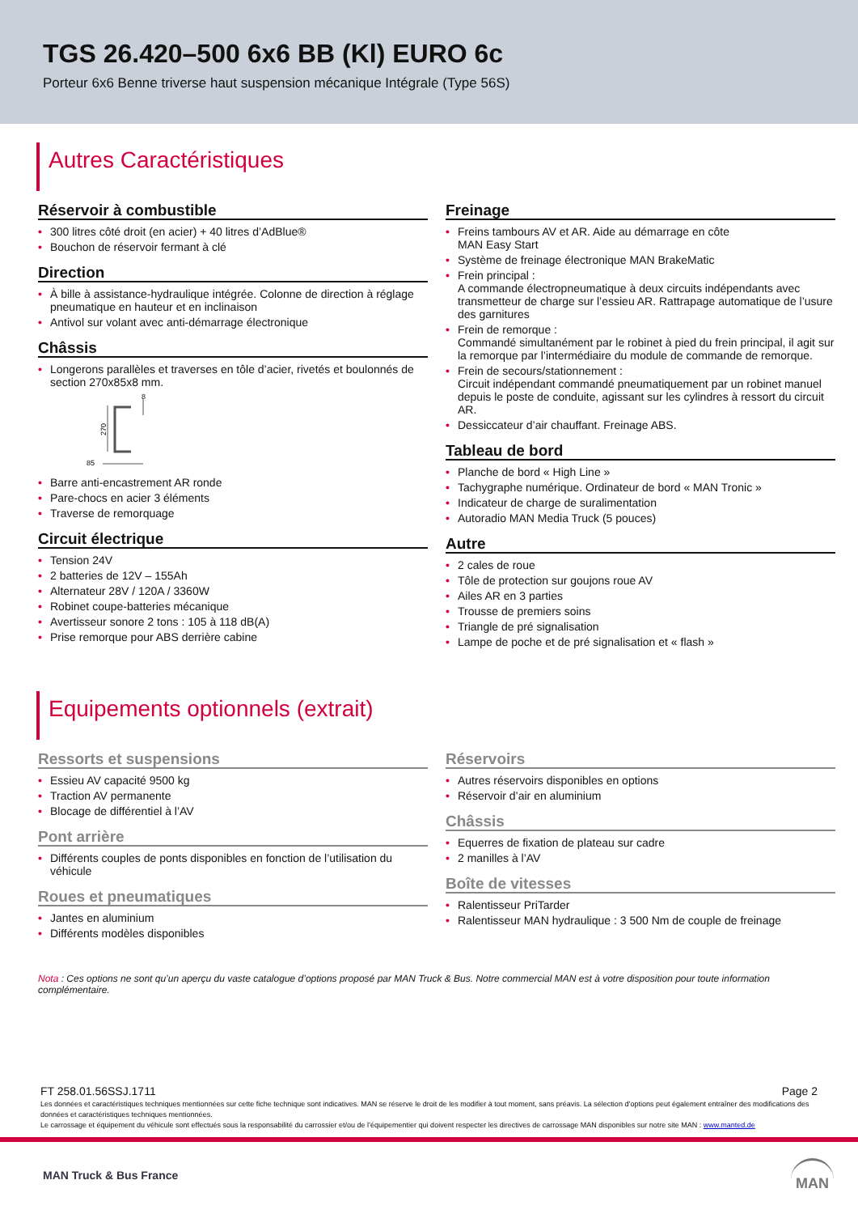TGS 26.420–500 6x6 BB (Kl) EURO 6c
Porteur 6x6 Benne triverse haut suspension mécanique Intégrale (Type 56S)
Autres Caractéristiques
Réservoir à combustible
• 300 litres côté droit (en acier) + 40 litres d’AdBlue®
• Bouchon de réservoir fermant à clé
Direction
• À bille à assistance-hydraulique intégrée. Colonne de direction à réglage pneumatique en hauteur et en inclinaison
• Antivol sur volant avec anti-démarrage électronique
Châssis
• Longerons parallèles et traverses en tôle d’acier, rivetés et boulonnés de section 270x85x8 mm.
270
85
8
• Barre anti-encastrement AR ronde
• Pare-chocs en acier 3 éléments
• Traverse de remorquage
Circuit électrique
• Tension 24V
• 2 batteries de 12V – 155Ah
• Alternateur 28V / 120A / 3360W
• Robinet coupe-batteries mécanique
• Avertisseur sonore 2 tons : 105 à 118 dB(A)
• Prise remorque pour ABS derrière cabine
Freinage
• Freins tambours AV et AR. Aide au démarrage en côte
MAN Easy Start
• Système de freinage électronique MAN BrakeMatic
• Frein principal :
A commande électropneumatique à deux circuits indépendants avec transmetteur de charge sur l’essieu AR. Rattrapage automatique de l’usure des garnitures
• Frein de remorque :
Commandé simultanément par le robinet à pied du frein principal, il agit sur la remorque par l’intermédiaire du module de commande de remorque.
• Frein de secours/stationnement :
Circuit indépendant commandé pneumatiquement par un robinet manuel depuis le poste de conduite, agissant sur les cylindres à ressort du circuit AR.
• Dessiccateur d’air chauffant. Freinage ABS.
Tableau de bord
• Planche de bord « High Line »
• Tachygraphe numérique. Ordinateur de bord « MAN Tronic »
• Indicateur de charge de suralimentation
• Autoradio MAN Media Truck (5 pouces)
Autre
• 2 cales de roue
• Tôle de protection sur goujons roue AV
• Ailes AR en 3 parties
• Trousse de premiers soins
• Triangle de pré signalisation
• Lampe de poche et de pré signalisation et « flash »
Equipements optionnels (extrait)
Ressorts et suspensions
• Essieu AV capacité 9500 kg
• Traction AV permanente
• Blocage de différentiel à l’AV
Pont arrière
• Différents couples de ponts disponibles en fonction de l’utilisation du véhicule
Roues et pneumatiques
• Jantes en aluminium
• Différents modèles disponibles
Réservoirs
• Autres réservoirs disponibles en options
• Réservoir d’air en aluminium
Châssis
• Equerres de fixation de plateau sur cadre
• 2 manilles à l’AV
Boîte de vitesses
• Ralentisseur PriTarder
• Ralentisseur MAN hydraulique : 3 500 Nm de couple de freinage
Nota : Ces options ne sont qu’un aperçu du vaste catalogue d’options proposé par MAN Truck & Bus. Notre commercial MAN est à votre disposition pour toute information complémentaire.
FT 258.01.56SSJ.1711 Page 2
Les données et caractéristiques techniques mentionnées sur cette fiche technique sont indicatives. MAN se réserve le droit de les modifier à tout moment, sans préavis. La sélection d’options peut également entraîner des modifications des données et caractéristiques techniques mentionnées.
Le carrossage et équipement du véhicule sont effectués sous la responsabilité du carrossier et/ou de l’équipementier qui doivent respecter les directives de carrossage MAN disponibles sur notre site MAN : www.manted.de
MAN Truck & Bus France MAN